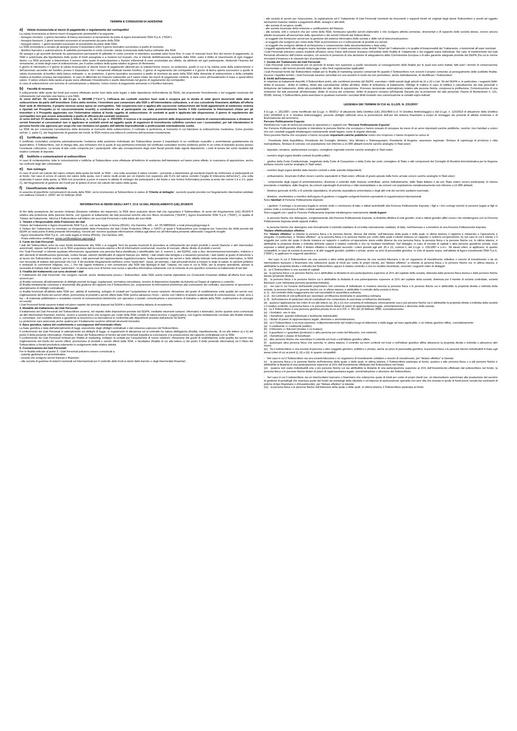TERMINI E CONDIZIONI DI ADESIONE
a) Valuta riconosciuta ai mezzi di pagamento e regolamento dei corrispettivi
La valuta riconosciuta ai diversi mezzi di pagamento ammissibili è la seguente:
- Assegno circolare: 1 giorno lavorativo di banca successivo al versamento da parte di Agora Investments SGR S.p.A. (“SGR”).
- Assegno bancario: 2 giorni lavorativi successivi al versamento da parte della SGR.
- Assegno estero: 7 giorni lavorativi successivi al versamento da parte della SGR.
La SGR provvederà a versare gli assegni presso il Depositario entro il giorno lavorativo successivo a quello di ricezione.
- Bonifico bancario e autorizzazione di addebito permanente in conto corrente: valuta riconosciuta dalla banca ordinante alla SGR.
Gli assegni e gli accrediti derivanti da autorizzazioni permanenti di addebito in conto corrente si intendono accettati salvo buon fine; in caso di mancato buon fine del mezzo di pagamento, la SGR è autorizzata alla liquidazione delle quote di fondi assegnate e a rivalersi sul ricavato, che si intende definitivamente acquisito dalla SGR, salvo il diritto al risarcimento di ogni maggior danno. La SGR provvede a determinare il numero delle quote di partecipazione e frazioni millesimali di esse arrotondate per difetto, da attribuire ad ogni partecipante, dividendo l’importo del versamento, al netto degli oneri di sottoscrizione, per il valore unitario della quota relativo al giorno di riferimento.
Il giorno di riferimento è il giorno di valuta riconosciuto ai diversi mezzi di pagamento utilizzati per la sottoscrizione ovvero, se posteriore, quello in cui si ha notizia certa della sottoscrizione o dell’avvenuto accredito del bonifico presso il Depositario. Per i versamenti effettuati tramite bonifico, il giorno di regolamento dei corrispettivi è il giorno di Borsa aperta successivo a quello di valuta riconosciuto al bonifico della banca ordinante, o, se posteriore, il giorno lavorativo successivo a quello di ricezione da parte della SGR della domanda di sottoscrizione o della contabile relativa al bonifico emessa dal Depositario. In caso di difformità tra l’importo sottoscritto ed il valore totale dei mezzi di pagamento conferiti, si darà corso all’investimento in base a quest’ultimo valore. Il valore unitario della quota al quale viene effettuato l’investimento è quello determinato nel giorno di regolamento dei corrispettivi.
In caso di sottoscrizione con tecniche di comunicazione a distanza, l’unico mezzo di pagamento ammesso è il bonifico bancario.
b) Facoltà di recesso
Il collocamento delle quote dei fondi può essere effettuato anche fuori dalla sede legale o dalle dipendenze dell’emittente (la SGR), del proponente l’investimento o del soggetto incaricato del collocamento (ad esempio una banca o una SIM).
Ai sensi dell’art. 30, comma 6, del D.Lgs. n. 58/1998 (“T.U.F.”), l’efficacia dei contratti conclusi fuori sede è sospesa per la durata di sette giorni decorrenti dalla data di sottoscrizione da parte dell’investitore. Entro detto termine, l’investitore può comunicare alla SGR o all’intermediario collocatore, o al suo consulente finanziario abilitato all’offerta fuori sede di riferimento, il proprio recesso senza spese né corrispettivo. Tale sospensiva non si applica alle successive sottoscrizioni dei fondi appartenenti al medesimo sistema e riportati nel Prospetto (o ivi successivamente inseriti), a condizione che al partecipante sia stato preventivamente fornito il KIID contenente le Informazioni chiave per gli investitori o il Prospetto aggiornato con l’informativa relativa al fondo oggetto di sottoscrizione. Ai contratti ai quali è applicata tale disposizione, il giorno di regolamento dei corrispettivi non può essere antecedente a quello di efficacia dei contratti medesimi.
Ai sensi dell’art. 67-duodecies, comma 5, lettera a), n. 4), del D.Lgs. n. 206/2005, il recesso e la sospensiva previsti dalle disposizioni in materia di commercializzazione a distanza di servizi finanziari ai consumatori non si applicano ai contratti aventi ad oggetto quote di organismi di investimento collettivo conclusi con i consumatori, per tali intendendosi le persone fisiche che agiscono per scopi che non rientrano nel quadro dell’attività imprenditoriale o professionale eventualmente svolta.
La SGR dà per conosciuta l’accettazione della domanda al momento della sottoscrizione; il contratto si perfeziona al momento in cui interviene la sottoscrizione medesima. Come previsto nell’art. 1, parte C), del Regolamento di gestione dei Fondi, la SGR invierà una lettera di conferma dell’avvenuto investimento.
c) Certificato cumulativo
Il certificato cumulativo comporta automaticamente l’evidenza della posizione individuale del Sottoscrittore presso il Depositario in un certificato custodito e amministrato gratuitamente da quest’ultimo. Il Sottoscrittore, ove lo ritenga utile, può richiedere che le quote di sua pertinenza immesse nel certificato cumulativo trovino evidenza anche in un conto di deposito acceso presso l’eventuale collocatore. La tenuta di tale conto comporta per i partecipanti, oltre alla corresponsione degli oneri fiscali previsti dalle vigenti disposizioni, i costi di tenuta del conto risultanti dal relativo contratto di deposito.
d) Notifiche e comunicazioni al sottoscrittore
In caso di cointestazione, tutte le comunicazioni e notifiche al Sottoscrittore sono effettuate all’indirizzo di residenza dell’intestatario ed hanno pieno effetto, in mancanza di opposizione, anche nei confronti degli altri cointestatari.
e) Non reintegro
In caso di errori nel calcolo del valore unitario della quota dei fondi, la SGR – una volta accertato il valore corretto – provvede a determinare gli eventuali importi da rimborsare ai partecipanti ed al fondo. Nel caso di errore di calcolo del valore della quota, ove il valore risulti errato per un importo non superiore allo 0,1% del valore corretto (“soglia di irrilevanza dell’errore”), una volta ricalcolato il valore della quota, la SGR non procederà a porre in essere le attività di reintegro dei partecipanti e del fondo e non fornirà l’informativa prevista ai sensi dei commi 5.4 e 5.5, parte C), del Regolamento di gestione dei Fondi per le ipotesi di errori nel calcolo del valore della quota.
f) Classificazione della clientela
In assenza di specifiche comunicazioni da parte della SGR, verrà riconosciuto al Sottoscrittore lo status di “Cliente al dettaglio”, secondo quanto previsto nel Regolamento intermediari adottato con delibera Consob n. 20307 del 15 febbraio 2018.
INFORMATIVA AI SENSI DEGLI ARTT. 13 E 14 DEL REGOLAMENTO (UE) 2016/679
Ai fini della prestazione del servizio richiesto (Gestione collettiva del risparmio), la SGR deve acquisire alcuni dati che riguardano il Sottoscrittore. Ai sensi del Regolamento (UE) 2016/679 relativo alla protezione delle persone fisiche, con riguardo al trattamento dei dati personali nonché alla loro libera circolazione (“GDPR”), Agora Investments SGR S.p.A. (“SGR”), in qualità di Titolare del trattamento, informa il Sottoscrittore sull’utilizzo dei suoi Dati Personali e sulla tutela dei suoi diritti.
1. Titolare e Responsabile della Protezione dei dati
Titolare del trattamento è Agora Investments SGR S.p.A., con sede legale in Roma (00191), Via Flaminia, 495 – tel. 06 68809919, e-mail privacy@agorasgr.it.
Il Titolare del Trattamento ha nominato un Responsabile della Protezione dei dati (“Data Protection Officer o “DPO”) al quale il Sottoscrittore può rivolgersi per l’esercizio dei diritti previsti dal GDPR (si veda punto 8 della presente informativa), nonché per ricevere qualsiasi informazione relativa agli stessi e/o all’Informativa presente utilizzando i seguenti recapiti:
- Agora Investments SGR S.p.A., con sede legale in Roma (00191), Via Flaminia, 495;
- Posta elettronica certificata: posta.certificata@pec.agorasgr.it.
2. Fonte dei Dati Personali
I dati del Sottoscrittore sono da esso forniti direttamente alla SGR o ai soggetti Terzi da questa incaricati di procedere al collocamento dei propri prodotti o servizi (banche o altri intermediari autorizzati), oppure nell’ipotesi in cui la SGR acquisisca dati da società esterne a fini di informazioni commerciali, ricerche di mercato, offerte dirette di prodotti o servizi.
Per “Dati Personali” si intende qualsiasi informazione riguardante una persona fisica identificata o identificabile (art. 4, numero 1, del GDPR), vale a dire: denominazione/nominativo, indirizzo e altri elementi di identificazione personale; codice fiscale; estremi identificativi di rapporti bancari (es. IBAN); i dati relativi alla famiglia e a situazioni personali, i dati relativi al grado di istruzione e al lavoro del Sottoscrittore nonché, per le società, i dati personali del rappresentante legale/procuratore. Nella prestazione dei servizi e delle attività indicate nella presente informativa, la SGR non necessita di trattare dati personali che l’art. 9 del predetto Regolamento definisce come “particolari”, (quali, ad esempio, i dati personali idonei a rivelare lo stato di salute, le opinioni politiche e sindacali, le convinzioni religiose, ecc...). Per tali ragioni invitiamo a non comunicare alla SGR tale tipologia di dati. Tuttavia, nel caso in cui la SGR, per la propria operatività, avesse la necessità di trattare dati di natura “particolare”, la stessa avrà cura di fornire una nuova e specifica informativa unitamente con la richiesta di uno specifico consenso al trattamento di tali dati.
3. Finalità del trattamento cui sono destinati i dati
Il Trattamento dei Dati Personali, che vengono raccolti, anche direttamente presso i Sottoscrittori, dalla SGR anche tramite dipendenti e/o Consulenti Finanziari abilitati all’offerta fuori sede, avverrà per:
a) finalità connesse all’adempimento di obblighi previsti da leggi, regolamenti, normativa comunitaria, nonché di disposizioni impartite da Autorità ed Organi di vigilanza e controllo;
b) finalità strettamente connesse e strumentali alla gestione dei rapporti con il Sottoscrittore (es. acquisizione di informazioni preliminari alla conclusione del contratto, esecuzione di operazioni in adempimento di obblighi contrattuali);
c) finalità funzionali all’attività della SGR per: attività di marketing, sviluppo di contatti per l’acquisizione di nuove relazioni, rilevazione del grado di soddisfazione sulla qualità dei servizi resi, miglioramento del livello dei servizi offerti, promozione di prodotti e servizi offerti dalla SGR (anche attraverso l’invio – anche con l’utilizzo di sistemi automatizzati di comunicazione, e-mail, sms e fax – di materiale pubblicitario e newsletter nonché di comunicazioni telefoniche con operatore o postali; comunicazione e promozione di iniziative e attività della SGR, realizzazione di convegni ed eventi).
I Dati Personali forniti saranno trattati nel pieno rispetto dei principi disposti dal GDPR e dalla normativa italiana di recepimento.
4. Modalità del trattamento dei Dati Personali
Il trattamento dei Dati Personali del Sottoscrittore avverrà, nel rispetto delle disposizioni previste dal GDPR, mediante strumenti cartacei, informatici e telematici, anche quando sono comunicati ad altri intermediari finanziari, banche, ovvero a società terze che svolgono per conto della SGR compiti di natura tecnica o organizzativa, con logiche strettamente correlate alle finalità indicate e, comunque, con modalità idonee a garantirne la sicurezza e la riservatezza in conformità alle disposizioni previste dall’articolo 32 GDPR.
La protezione sarà assicurata anche qualora per il trattamento saranno utilizzati strumenti innovativi.
5. Base giuridica, natura del conferimento e conseguenze dell’eventuale rifiuto
La base giuridica è data dall’adempimento di leggi, esecuzione degli obblighi contrattuali o dal consenso espresso del Sottoscrittore.
Il conferimento dei Dati Personali in adempimento ad obblighi di legge, ai regolamenti di attuazione ed al contratto ha natura obbligatoria (finalità, rispettivamente, di cui alle lettere a) e b) del punto 3 della presente informativa). Pertanto, il rifiuto del Sottoscrittore di fornire tali Dati Personali impedirà la conclusione o la prosecuzione del rapporto contrattuale con la SGR.
Il conferimento dei Dati Personali richiesti per finalità di marketing, sviluppo di contatti per l’acquisizione di nuove relazioni, rilevazione del grado di soddisfazione sulla qualità dei servizi resi, miglioramento del livello dei servizi offerti, promozione di prodotti e servizi offerti dalla SGR, è facoltativo (finalità di cui alla lettera c) del punto 3 della presente informativa) ed il rifiuto del Sottoscrittore a fornirli precluderà solamente lo svolgimento delle relative attività.
6. Comunicazione dei Dati Personali
Per le finalità indicate al punto 3, i Dati Personali potranno essere comunicati a:
- autorità giudiziarie ed amministrative;
- società che svolgono servizi bancari e finanziari;
- alle società di gestione di sistemi nazionali ed internazionali per il controllo delle frodi ai danni delle banche e degli intermediari finanziari;
- alle società di servizi per l’esecuzione, la registrazione ed il Trattamento di Dati Personali rivenienti da documenti o supporti forniti od originati dagli stessi Sottoscrittori e aventi ad oggetto lavorazioni massive relative a pagamenti effetti, assegni e altri titoli;
- alle società di recupero crediti;
- alle società incaricate della revisione e certificazione del bilancio;
- alle società, enti o consorzi che per conto della SGR, forniscano specifici servizi elaborativi o che svolgano attività connesse, strumentali o di supporto delle società stesse, ovvero ancora attività necessarie all’esecuzione delle operazioni o dei servizi richiesti dal Sottoscrittore;
- ai soggetti che forniscono servizi per la gestione del sistema informativo delle società e delle reti di telecomunicazione;
- ai soggetti che svolgono per conto della SGR la promozione e/o il collocamento di prodotti e/o servizi;
- ai soggetti che svolgono attività di archiviazione o conservazione della documentazione e data entry.
I soggetti appartenenti alle categorie sopra riportate operano in totale autonomia come distinti Titolari del Trattamento o in qualità di Responsabili del Trattamento, o Autorizzati all’uopo nominati.
I Dati Personali potranno essere trasferiti all’estero verso Paesi dell’Unione Europea nell’ambito delle finalità di Trattamento e dei soggetti sopra individuati. Nel caso di trasferimento dei Dati Personali all’esterno dell’Unione europea, ciò avverrà in presenza di una decisione di adeguatezza della Commissione Europea o di altre garanzie adeguate previste dal GDPR (fra cui le norme vincolanti d’impresa e le clausole tipo di protezione).
7. Durata del Trattamento dei Dati Personali
I Dati Personali sono conservati per un periodo di tempo non superiore a quello necessario al conseguimento delle finalità per le quali essi sono trattati, fatti salvi i termini di conservazione documentale o altri termini previsti dalla legge o altre fonti regolamentari applicabili.
I Dati Personali forniti dal Sottoscrittore trattati per le finalità di marketing saranno conservati fin quando il Sottoscrittore non revochi il proprio consenso al perseguimento delle suddette finalità. Decorsi i rispettivi termini, i Dati Personali saranno cancellati e/o resi anonimi in modo da non permettere, anche indirettamente, di identificare i Sottoscrittori.
8. Diritti dell’interessato
In relazione ai trattamenti descritti, il Sottoscrittore potrà, alle condizioni previste dal GDPR, esercitare i diritti sanciti dagli articoli da 15 a 22 e l’art. 34 del GDPR e, in particolare, i seguenti diritti: diritto di accesso , diritto di rettifica, diritto alla cancellazione (diritto all’oblio), diritto di limitazione di trattamento, Obbligo di notifica in caso di rettifica o cancellazione dei dati personali o limitazione del trattamento, diritto alla portabilità dei dati, diritto di opposizione, Processo decisionale automatizzato relativo alle persone fisiche, compresa la profilazione, Comunicazione di una violazione dei dati personali all’interessato, diritto di revoca del consenso, diritto di proporre reclamo (all’Autorità Garante per la protezione dei dati personali, Piazza di Montecitorio n. 121, 00186, Roma). Il Sottoscrittore potrà esercitare in qualsiasi momento i succitati diritti inviando una comunicazione ai contatti sopra indicati.
LEGENDA DEI TERMINI DI CUI AL D.LGS. N. 231/2007
Il D.Lgs. n. 231/2007, come modificato dal D.Lgs. n. 90/2017 di attuazione della Direttiva (UE) 2015/849 (c.d. IV Direttiva Antiriciclaggio) e dal D.Lgs. n. 125/2019 di attuazione della Direttiva (UE) 2018/843 (c.d. V Direttiva Antiriciclaggio), prevede obblighi rafforzati circa la prevenzione dell’uso del sistema finanziario a scopo di riciclaggio dei proventi di attività criminose e di finanziamento del terrorismo.
Persone Politicamente Esposte
Rientrano tra i casi di rischio più elevato le operazioni e i rapporti con “Persone Politicamente Esposte”.
Per Persone Politicamente Esposte si intendono le persone fisiche che occupano o hanno cessato di occupare da meno di un anno importanti cariche pubbliche, nonché i loro familiari e coloro che con i predetti soggetti intrattengono notoriamente stretti legami, come di seguito elencate.
Sono persone fisiche che occupano o hanno occupato importanti cariche pubbliche coloro che ricoprono o hanno ricoperto la carica di:
- Presidente della Repubblica, Presidente del Consiglio, Ministro, Vice Ministro e Sottosegretario, Presidente di Regione, assessore regionale, Sindaco di capoluogo di provincia o città metropolitana, Sindaco di comune con popolazione non inferiore a 15.000 abitanti nonché cariche analoghe in Stati esteri;
- deputato, senatore, parlamentare europeo, consigliere regionale nonché cariche analoghe in Stati esteri;
- membro degli organi direttivi centrali di partiti politici;
- giudice della Corte Costituzionale, magistrato della Corte di Cassazione o della Corte dei conti, consigliere di Stato e altri componenti del Consiglio di Giustizia Amministrativa per la Regione siciliana nonché cariche analoghe in Stati esteri;
- membro degli organi direttivi delle banche centrali e delle autorità indipendenti;
- ambasciatore, incaricato d’affari ovvero cariche equivalenti in Stati esteri, ufficiale di grado apicale delle forze armate ovvero cariche analoghe in Stati esteri;
- componente degli organi di amministrazione, direzione o controllo delle imprese controllate, anche indirettamente, dallo Stato italiano o da uno Stato estero ovvero partecipate, in misura prevalente o totalitaria, dalle Regioni, da comuni capoluoghi di provincia e città metropolitane e da comuni con popolazione complessivamente non inferiore a 15.000 abitanti;
- direttore generale di ASL e di azienda ospedaliera, di azienda ospedaliera universitaria e degli altri enti del servizio sanitario nazionale;
- direttore, vicedirettore e membro dell’organo di gestione o soggetto svolgenti funzioni equivalenti in organizzazioni internazionali.
Sono familiari di Persone Politicamente Esposte:
- i genitori, il coniuge o la persona legata in unione civile o convivenza di fatto o istituti assimilabili alla Persona Politicamente Esposta, i figli e i loro coniugi nonché le persone legate ai figli in unione civile o convivenza di fatto o istituti assimilabili.
Sono soggetti con i quali le Persone Politicamente Esposte intrattengono notoriamente stretti legami:
- le persone fisiche che detengono, congiuntamente alla Persona Politicamente Esposta, la titolarità effettiva di enti giuridici, trust e istituti giuridici affini ovvero che intrattengono con la Persona Politicamente Esposta stretti rapporti d’affari;
- le persone fisiche che detengono solo formalmente il controllo totalitario di un’entità notoriamente costituita, di fatto, nell’interesse e a beneficio di una Persona Politicamente Esposta.
Titolare effettivoitolare effettivo
Per “titolare effettivo” si intende la persona fisica o le persone fisiche, diverse dal cliente, nell’interesse della quale o delle quali, in ultima istanza, il rapporto è instaurato o l’operazione è eseguita. In particolare, è “titolare effettivo”: a) la persona fisica o le persone fisiche per conto delle quali il cliente instaura un rapporto o realizza un’operazione; b) nel caso in cui il cliente o il soggetto per conto del quale il cliente instaura un rapporto o realizza un’operazione siano entità diverse da una persona fisica, la persona fisica o le persone fisiche cui, in ultima istanza, è attribuibile la proprietà diretta o indiretta dell’ente oppure il relativo controllo o che ne risultano beneficiari. Nel dettaglio, in caso di società di capitali o altre persone giuridiche private, trust espressi o istituti giuridici affini, il titolare effettivo è individuato secondo i criteri previsti agli artt. 20 e 22, comma 5, del D.Lgs. n. 231/2007 e s.m.i.. Gli stessi criteri, si applicano, in quanto compatibili, in caso di società di persone e di altri soggetti giuridici, pubblici o privati, anche se privi di personalità giuridica. In virtù di quanto sopra, nell’attività di Agora Investments SGR S.p.A. (“SGR”), si applicano le seguenti specifiche.
- Nel caso in cui il Sottoscrittore sia una società o altra entità giuridica (diversa da una società fiduciaria o da un organismo di investimento collettivo o veicolo di investimento o da un intermediario bancario o finanziario che sottoscrive quote di fondi per conto di propri clienti), per “titolare effettivo” si intende la persona fisica o le persone fisiche cui, in ultima istanza, è attribuibile la proprietà diretta o indiretta del Sottoscrittore oppure il relativo controllo o che ne risultino beneficiari, secondo i seguenti criteri di dettaglio:
(i) se il Sottoscrittore è una società di capitali:
(a) la persona fisica o le persone fisiche cui è attribuibile la titolarità di una partecipazione superiore al 25% del capitale della società, detenuta dalla persona fisica stessa o dalle persone fisiche stesse (proprietà diretta);
(b) la persona fisica o le persone fisiche cui è attribuibile la titolarità di una partecipazione superiore al 25% del capitale della società, detenuta per il tramite di società controllate, società fiduciarie o per interposta persona (proprietà indiretta);
(c) nei casi in cui l’esame dell’assetto proprietario non consenta di individuare in maniera univoca la persona fisica o le persone fisiche cui è attribuibile la proprietà diretta o indiretta della società, la persona fisica o le persone fisiche cui, in ultima istanza, è attribuibile il controllo della società in forza:
(c.1) del controllo della maggioranza dei voti esercitabili in assemblea ordinaria;
(c.2) del controllo di voti sufficienti per esercitare un’influenza dominante in assemblea ordinaria;
(c.3) dell’esistenza di particolari vincoli contrattuali che consentano di esercitare un’influenza dominante;
(d) qualora l’applicazione dei criteri di cui alle lettere (a), (b) e (c) non consenta di individuare univocamente una o più persone fisiche cui è attribuibile la proprietà diretta o indiretta della società o il relativo controllo, la persona fisica o le persone fisiche titolari di poteri di rappresentanza legale, amministrazione o direzione della società;
(ii) se il Sottoscrittore è una persona giuridica privata di cui al D.P.R. n. 361 del 10 febbraio 2000, cumulativamente:
(a) i fondatori, ove in vita;
(b) i beneficiari, quando individuati o facilmente individuabili;
(c) i titolari di poteri di rappresentanza legale, direzione e amministrazione;
(iii) se il Sottoscrittore è un trust espresso, indipendentemente dal relativo luogo di istituzione e dalla legge ad esso applicabile, o un istituto giuridico affine, cumulativamente:
(a) il costituente o i costituenti (settlor);
(b) il fiduciario o i fiduciari (trustee o co-trustee);
(c) il guardiano o i guardiani (protector) o altra persona per conto del fiduciario, ove esistenti;
(d) i beneficiari o classe di beneficiari;
(e) altre persone fisiche che esercitano il controllo sul trust o sull’istituto giuridico affine;
(f) qualunque altra persona fisica che esercita, in ultima istanza, il controllo sui beni conferiti nel trust o nell’istituto giuridico affine attraverso la proprietà diretta o indiretta o attraverso altri mezzi;
(iv) Se il sottoscrittore è una società di persone o altro soggetto giuridico, pubblico o privato, anche se privo di personalità giuridica, la persona fisica o le persone fisiche individuabili in base agli stessi criteri di cui ai punti (i), (ii) e (iii), in quanto compatibili.
- Nel caso in cui il Sottoscrittore sia una società fiduciaria o un organismo di investimento collettivo o veicolo di investimento, per “titolare effettivo” si intende:
(v) la persona fisica o le persone fisiche nell’interesse della quale o delle quali, in ultima istanza, il Sottoscrittore partecipa al fondo, qualora a tale persona fisica o a tali persone fisiche è attribuibile la titolarità di una partecipazione superiore al 25% dell’investimento effettuato dal Sottoscrittore nel fondo;
(vi) qualora non siano individuabili una o più persone fisiche cui sia attribuibile la titolarità di una partecipazione superiore al 25% dell’investimento effettuato dal sottoscrittore nel fondo, la persona fisica o le persone fisiche titolari di poteri di rappresentanza legale, amministrazione e direzione del Sottoscrittore.
- Nel caso in cui il sottoscrittore sia un intermediario bancario o finanziario che sottoscrive quote di fondi per conto di propri clienti (es: un intermediario autorizzato alla prestazione del servizio di gestione di portafogli che inserisca quote del fondo nei portafogli della clientela o un’impresa di assicurazione operante nei rami vita che investa in quote di fondi premi versati dai contraenti di polizze di tipo finanziario o d’investimento), per “titolare effettivo” si intende:
(vii) la persona fisica o le persone fisiche nell’interesse della quale o delle quali, in ultima istanza, il Sottoscrittore partecipa al fondo.